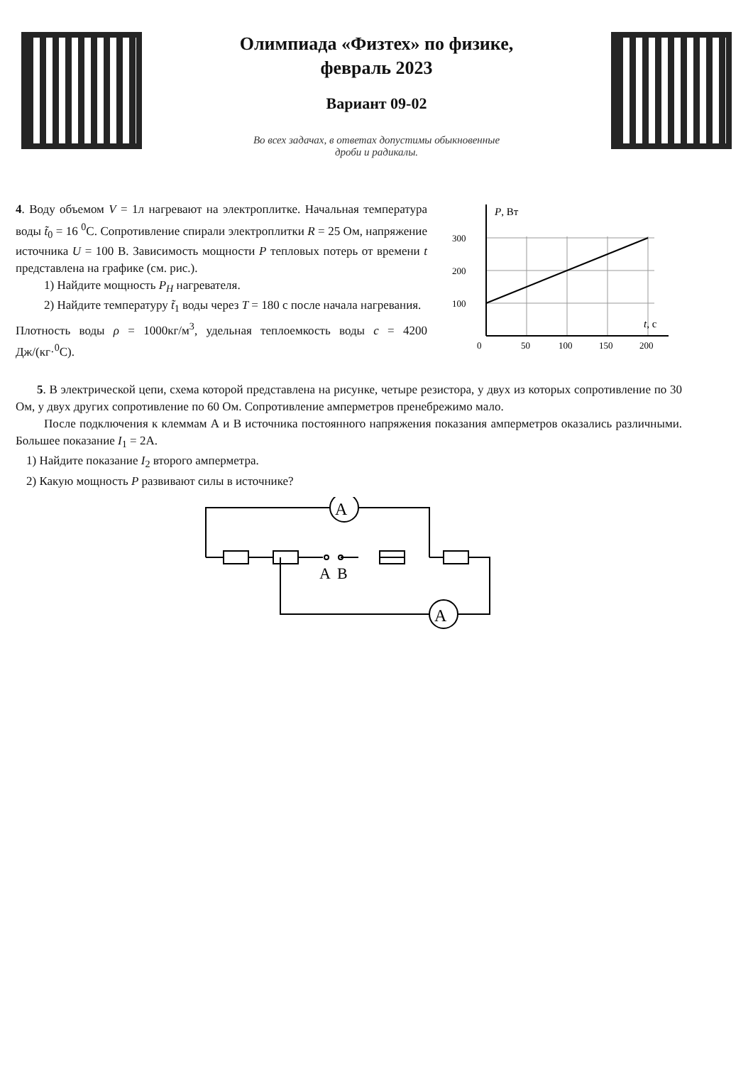Олимпиада «Физтех» по физике,
февраль 2023
Вариант 09-02
Во всех задачах, в ответах допустимы обыкновенные
дроби и радикалы.
4. Воду объемом V = 1л нагревают на электроплитке. Начальная температура воды t̃<sub>0</sub> = 16 <sup>0</sup>С. Сопротивление спирали электроплитки R = 25 Ом, напряжение источника U = 100 В. Зависимость мощности P тепловых потерь от времени t представлена на графике (см. рис.).
1) Найдите мощность P<sub>H</sub> нагревателя.
2) Найдите температуру t̃<sub>1</sub> воды через T = 180 с после начала нагревания.
Плотность воды ρ = 1000кг/м<sup>3</sup>, удельная теплоемкость воды c = 4200 Дж/(кг·<sup>0</sup>С).
P, Вт
300
200
100
t, c
0
50
100
150
200
5. В электрической цепи, схема которой представлена на рисунке, четыре резистора, у двух из которых сопротивление по 30 Ом, у двух других сопротивление по 60 Ом. Сопротивление амперметров пренебрежимо мало.
После подключения к клеммам А и В источника постоянного напряжения показания амперметров оказались различными. Большее показание I<sub>1</sub> = 2А.
1) Найдите показание I<sub>2</sub> второго амперметра.
2) Какую мощность P развивают силы в источнике?
A
A
A
B